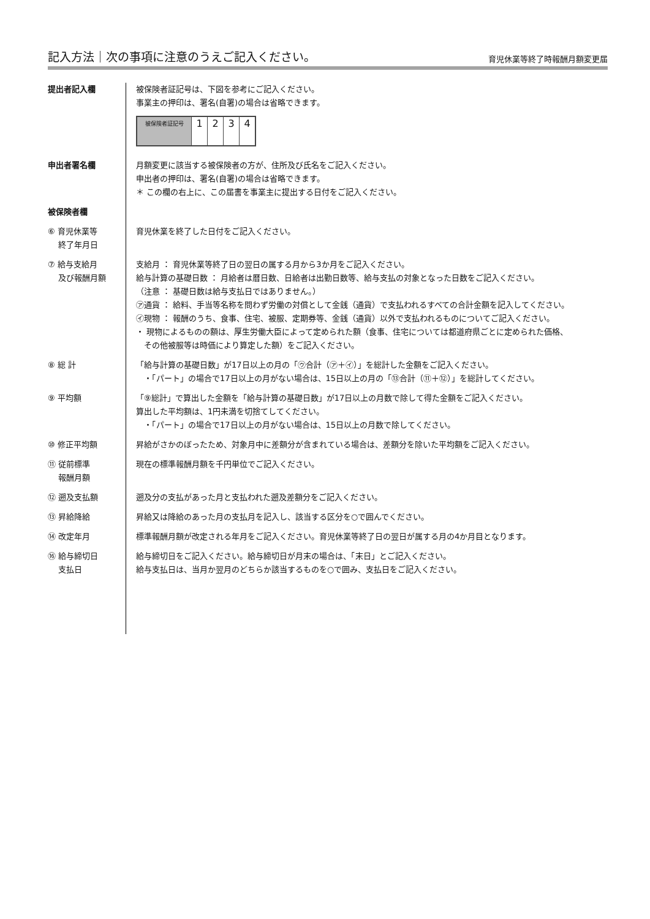記入方法｜次の事項に注意のうえご記入ください。
育児休業等終了時報酬月額変更届
| 提出者記入欄 | 被保険者証記号は、下図を参考にご記入ください。 事業主の押印は、署名(自署)の場合は省略できます。 / 被保険者証記号 / 1 / 2 / 3 / 4 / |
| 申出者署名欄 | 月額変更に該当する被保険者の方が、住所及び氏名をご記入ください。 申出者の押印は、署名(自署)の場合は省略できます。 ＊ この欄の右上に、この届書を事業主に提出する日付をご記入ください。 |
| 被保険者欄 | |
| ⑥ 育児休業等 終了年月日 | 育児休業を終了した日付をご記入ください。 |
| ⑦ 給与支給月 及び報酬月額 | 支給月 ： 育児休業等終了日の翌日の属する月から3か月をご記入ください。 給与計算の基礎日数 ： 月給者は暦日数、日給者は出勤日数等、給与支払の対象となった日数をご記入ください。 （注意 ： 基礎日数は給与支払日ではありません。） ㋐通貨 ： 給料、手当等名称を問わず労働の対償として金銭（通貨）で支払われるすべての合計金額を記入してください。 ㋑現物 ： 報酬のうち、食事、住宅、被服、定期券等、金銭（通貨）以外で支払われるものについてご記入ください。 ・ 現物によるものの額は、厚生労働大臣によって定められた額（食事、住宅については都道府県ごとに定められた価格、 その他被服等は時価により算定した額）をご記入ください。 |
| ⑧ 総 計 | 「給与計算の基礎日数」が17日以上の月の「㋒合計（㋐＋㋑）」を総計した金額をご記入ください。 ・「パート」の場合で17日以上の月がない場合は、15日以上の月の「⑬合計（⑪＋⑫）」を総計してください。 |
| ⑨ 平均額 | 「⑨総計」で算出した金額を「給与計算の基礎日数」が17日以上の月数で除して得た金額をご記入ください。 算出した平均額は、1円未満を切捨てしてください。 ・「パート」の場合で17日以上の月がない場合は、15日以上の月数で除してください。 |
| ⑩ 修正平均額 | 昇給がさかのぼったため、対象月中に差額分が含まれている場合は、差額分を除いた平均額をご記入ください。 |
| ⑪ 従前標準 報酬月額 | 現在の標準報酬月額を千円単位でご記入ください。 |
| ⑫ 遡及支払額 | 遡及分の支払があった月と支払われた遡及差額分をご記入ください。 |
| ⑬ 昇給降給 | 昇給又は降給のあった月の支払月を記入し、該当する区分を○で囲んでください。 |
| ⑭ 改定年月 | 標準報酬月額が改定される年月をご記入ください。育児休業等終了日の翌日が属する月の4か月目となります。 |
| ⑯ 給与締切日 支払日 | 給与締切日をご記入ください。給与締切日が月末の場合は、「末日」とご記入ください。 給与支払日は、当月か翌月のどちらか該当するものを○で囲み、支払日をご記入ください。 |